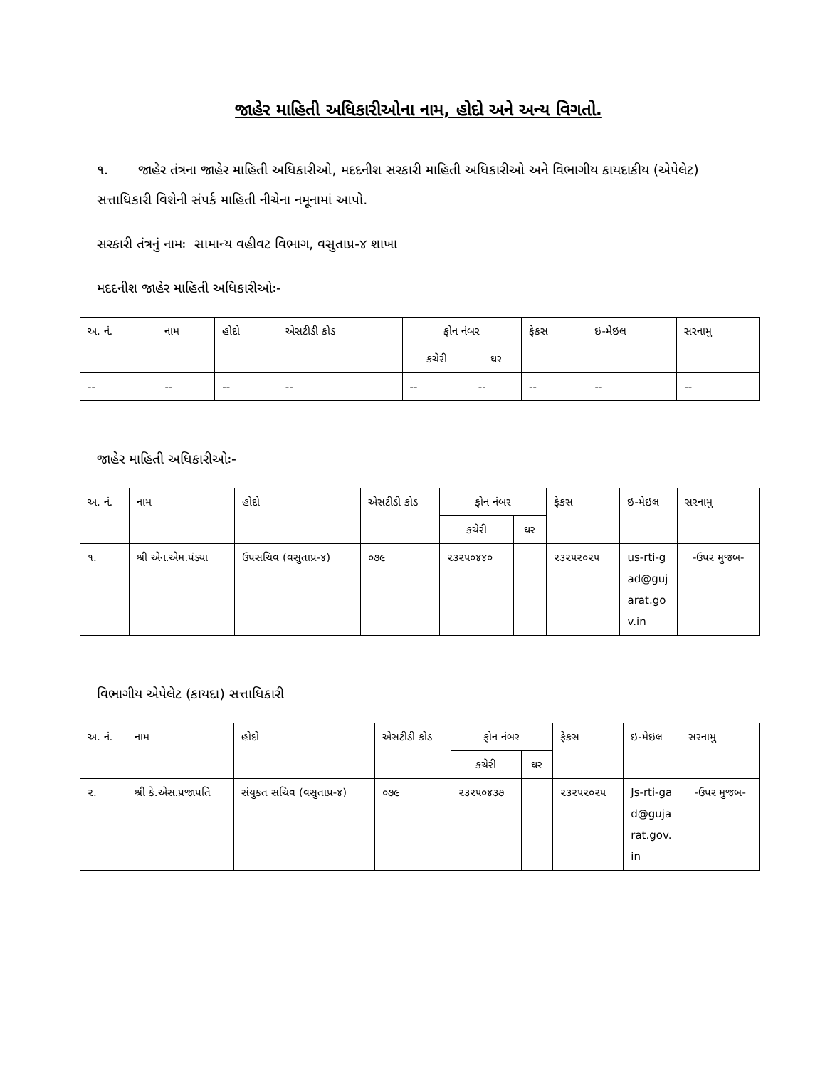જાહેર માહિતી અધિકારીઓના નામ, હોદો અને અન્ય વિગતો.
૧. જાહેર તંત્રના જાહેર માહિતી અધિકારીઓ, મદદનીશ સરકારી માહિતી અધિકારીઓ અને વિભાગીય કાયદાકીય (એપેલેટ) સત્તાધિકારી વિશેની સંપર્ક માહિતી નીચેના નમૂનામાં આપો.
સરકારી તંત્રનું નામઃ સામાન્ય વહીવટ વિભાગ, વસુતાપ્ર-૪ શાખા
મદદનીશ જાહેર માહિતી અધિકારીઓઃ-
| અ. નં. | નામ | હોદો | એસટીડી કોડ | ફોન નંબર | | ફેકસ | ઇ-મેઇલ | સરનામુ |
| --- | --- | --- | --- | --- | --- | --- | --- | --- |
| | | | | કચેરી | ઘર | | | |
| -- | -- | -- | -- | -- | -- | -- | -- | -- |
જાહેર માહિતી અધિકારીઓઃ-
| અ. નં. | નામ | હોદો | એસટીડી કોડ | ફોન નંબર | | ફેકસ | ઇ-મેઇલ | સરનામુ |
| --- | --- | --- | --- | --- | --- | --- | --- | --- |
| | | | | કચેરી | ઘર | | | |
| ૧. | શ્રી એન.એમ.પંડ્યા | ઉપસચિવ (વસુતાપ્ર-૪) | ૦૭૯ | ૨૩૨૫૦૪૪૦ | | ૨૩૨૫૨૦૨૫ | us-rti-gad@gujarat.gov.in | -ઉપર મુજબ- |
વિભાગીય એપેલેટ (કાયદા) સત્તાધિકારી
| અ. નં. | નામ | હોદો | એસટીડી કોડ | ફોન નંબર | | ફેકસ | ઇ-મેઇલ | સરનામુ |
| --- | --- | --- | --- | --- | --- | --- | --- | --- |
| | | | | કચેરી | ઘર | | | |
| ૨. | શ્રી કે.એસ.પ્રજાપતિ | સંયુકત સચિવ (વસુતાપ્ર-૪) | ૦૭૯ | ૨૩૨૫૦૪૩૭ | | ૨૩૨૫૨૦૨૫ | Js-rti-gad@gujarat.gov.in | -ઉપર મુજબ- |